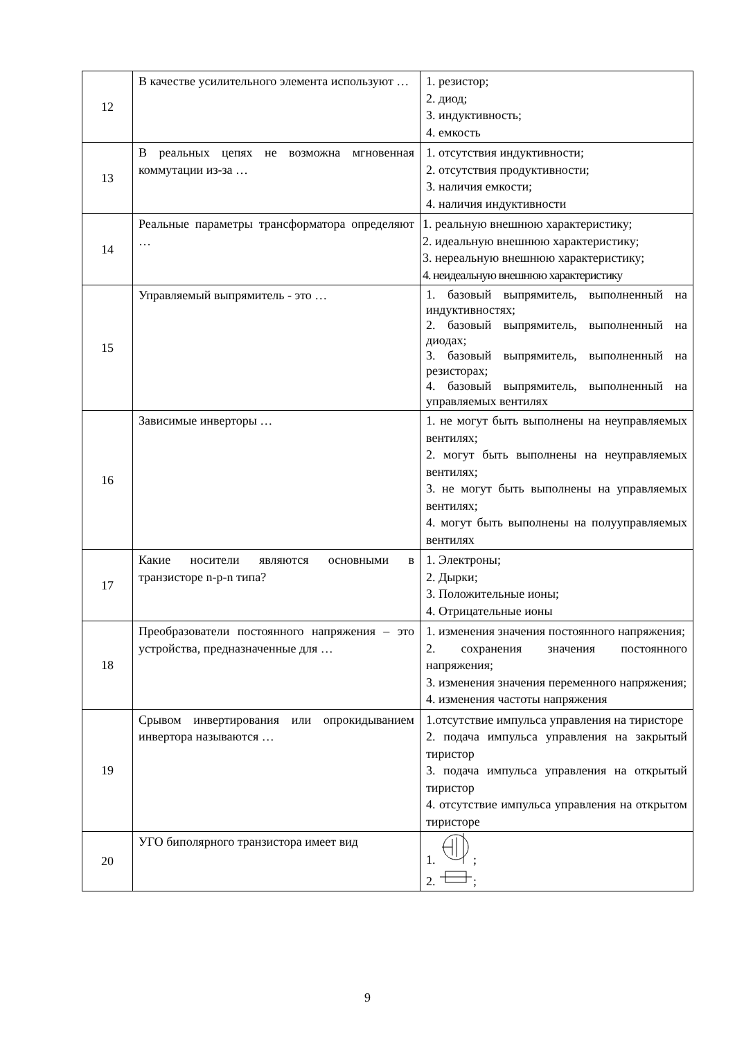| 12 | В качестве усилительного элемента используют … | 1. резистор; 2. диод; 3. индуктивность; 4. емкость |
| 13 | В реальных цепях не возможна мгновенная коммутации из-за … | 1. отсутствия индуктивности; 2. отсутствия продуктивности; 3. наличия емкости; 4. наличия индуктивности |
| 14 | Реальные параметры трансформатора определяют … | 1. реальную внешнюю характеристику; 2. идеальную внешнюю характеристику; 3. нереальную внешнюю характеристику; 4. неидеальную внешнюю характеристику |
| 15 | Управляемый выпрямитель - это … | 1. базовый выпрямитель, выполненный на индуктивностях; 2. базовый выпрямитель, выполненный на диодах; 3. базовый выпрямитель, выполненный на резисторах; 4. базовый выпрямитель, выполненный на управляемых вентилях |
| 16 | Зависимые инверторы … | 1. не могут быть выполнены на неуправляемых вентилях; 2. могут быть выполнены на неуправляемых вентилях; 3. не могут быть выполнены на управляемых вентилях; 4. могут быть выполнены на полууправляемых вентилях |
| 17 | Какие носители являются основными в транзисторе n-p-n типа? | 1. Электроны; 2. Дырки; 3. Положительные ионы; 4. Отрицательные ионы |
| 18 | Преобразователи постоянного напряжения – это устройства, предназначенные для … | 1. изменения значения постоянного напряжения; 2. сохранения значения постоянного напряжения; 3. изменения значения переменного напряжения; 4. изменения частоты напряжения |
| 19 | Срывом инвертирования или опрокидыванием инвертора называются … | 1.отсутствие импульса управления на тиристоре 2. подача импульса управления на закрытый тиристор 3. подача импульса управления на открытый тиристор 4. отсутствие импульса управления на открытом тиристоре |
| 20 | УГО биполярного транзистора имеет вид | 1. ; 2. ; |
9